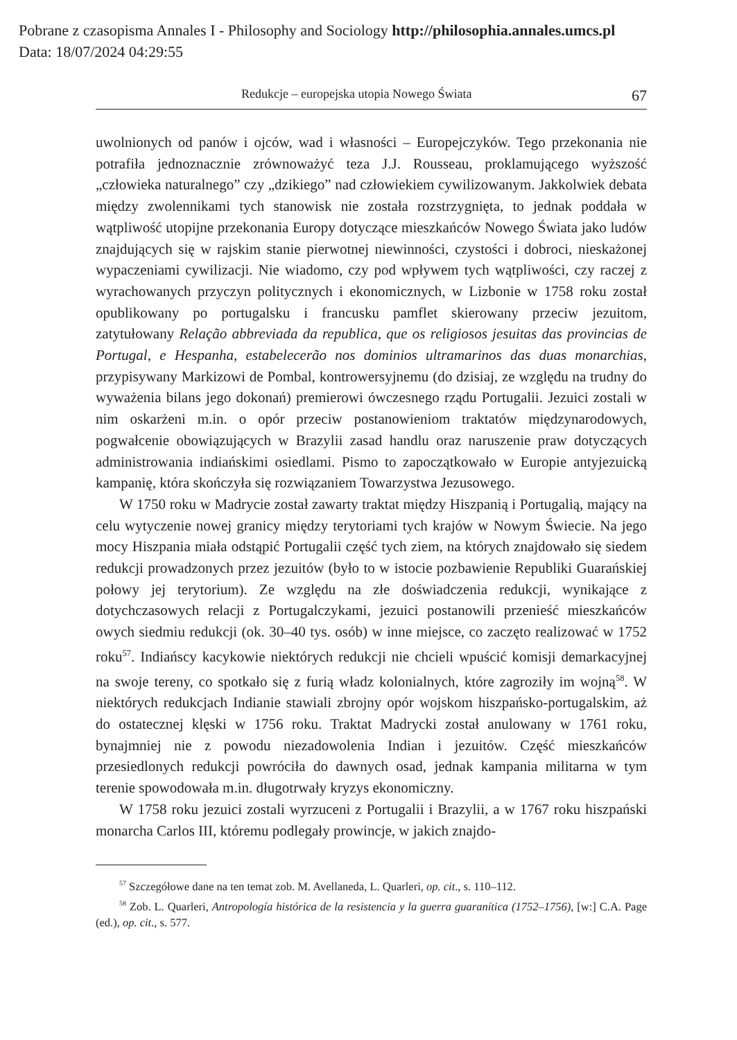Pobrane z czasopisma Annales I - Philosophy and Sociology http://philosophia.annales.umcs.pl
Data: 18/07/2024 04:29:55
Redukcje – europejska utopia Nowego Świata 67
uwolnionych od panów i ojców, wad i własności – Europejczyków. Tego przekonania nie potrafiła jednoznacznie zrównoważyć teza J.J. Rousseau, proklamującego wyższość „człowieka naturalnego” czy „dzikiego” nad człowiekiem cywilizowanym. Jakkolwiek debata między zwolennikami tych stanowisk nie została rozstrzygnięta, to jednak poddała w wątpliwość utopijne przekonania Europy dotyczące mieszkańców Nowego Świata jako ludów znajdujących się w rajskim stanie pierwotnej niewinności, czystości i dobroci, nieskażonej wypaczeniami cywilizacji. Nie wiadomo, czy pod wpływem tych wątpliwości, czy raczej z wyrachowanych przyczyn politycznych i ekonomicznych, w Lizbonie w 1758 roku został opublikowany po portugalsku i francusku pamflet skierowany przeciw jezuitom, zatytułowany Relação abbreviada da republica, que os religiosos jesuitas das provincias de Portugal, e Hespanha, estabelecerão nos dominios ultramarinos das duas monarchias, przypisywany Markizowi de Pombal, kontrowersyjnemu (do dzisiaj, ze względu na trudny do wyważenia bilans jego dokonań) premierowi ówczesnego rządu Portugalii. Jezuici zostali w nim oskarżeni m.in. o opór przeciw postanowieniom traktatów międzynarodowych, pogwałcenie obowiązujących w Brazylii zasad handlu oraz naruszenie praw dotyczących administrowania indiańskimi osiedlami. Pismo to zapoczątkowało w Europie antyjezuicką kampanię, która skończyła się rozwiązaniem Towarzystwa Jezusowego.
W 1750 roku w Madrycie został zawarty traktat między Hiszpanią i Portugalią, mający na celu wytyczenie nowej granicy między terytoriami tych krajów w Nowym Świecie. Na jego mocy Hiszpania miała odstąpić Portugalii część tych ziem, na których znajdowało się siedem redukcji prowadzonych przez jezuitów (było to w istocie pozbawienie Republiki Guarańskiej połowy jej terytorium). Ze względu na złe doświadczenia redukcji, wynikające z dotychczasowych relacji z Portugalczykami, jezuici postanowili przenieść mieszkańców owych siedmiu redukcji (ok. 30–40 tys. osób) w inne miejsce, co zaczęto realizować w 1752 roku<sup>57</sup>. Indiańscy kacykowie niektórych redukcji nie chcieli wpuścić komisji demarkacyjnej na swoje tereny, co spotkało się z furią władz kolonialnych, które zagroziły im wojną<sup>58</sup>. W niektórych redukcjach Indianie stawiali zbrojny opór wojskom hiszpańsko-portugalskim, aż do ostatecznej klęski w 1756 roku. Traktat Madrycki został anulowany w 1761 roku, bynajmniej nie z powodu niezadowolenia Indian i jezuitów. Część mieszkańców przesiedlonych redukcji powróciła do dawnych osad, jednak kampania militarna w tym terenie spowodowała m.in. długotrwały kryzys ekonomiczny.
W 1758 roku jezuici zostali wyrzuceni z Portugalii i Brazylii, a w 1767 roku hiszpański monarcha Carlos III, któremu podlegały prowincje, w jakich znajdo-
<sup>57</sup> Szczegółowe dane na ten temat zob. M. Avellaneda, L. Quarleri, op. cit., s. 110–112.
<sup>58</sup> Zob. L. Quarleri, Antropología histórica de la resistencia y la guerra guaranítica (1752–1756), [w:] C.A. Page (ed.), op. cit., s. 577.